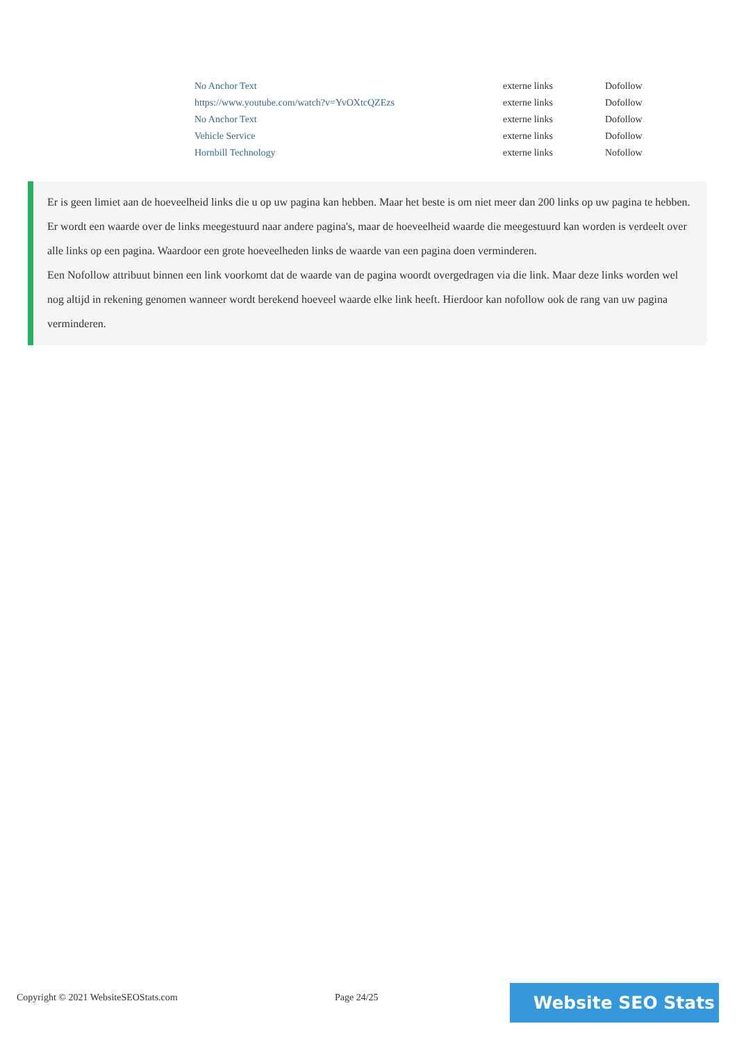| No Anchor Text | externe links | Dofollow |
| https://www.youtube.com/watch?v=YvOXtcQZEzs | externe links | Dofollow |
| No Anchor Text | externe links | Dofollow |
| Vehicle Service | externe links | Dofollow |
| Hornbill Technology | externe links | Nofollow |
Er is geen limiet aan de hoeveelheid links die u op uw pagina kan hebben. Maar het beste is om niet meer dan 200 links op uw pagina te hebben.
Er wordt een waarde over de links meegestuurd naar andere pagina's, maar de hoeveelheid waarde die meegestuurd kan worden is verdeelt over alle links op een pagina. Waardoor een grote hoeveelheden links de waarde van een pagina doen verminderen.
Een Nofollow attribuut binnen een link voorkomt dat de waarde van de pagina woordt overgedragen via die link. Maar deze links worden wel nog altijd in rekening genomen wanneer wordt berekend hoeveel waarde elke link heeft. Hierdoor kan nofollow ook de rang van uw pagina verminderen.
Copyright © 2021 WebsiteSEOStats.com
Page 24/25 Website SEO Stats